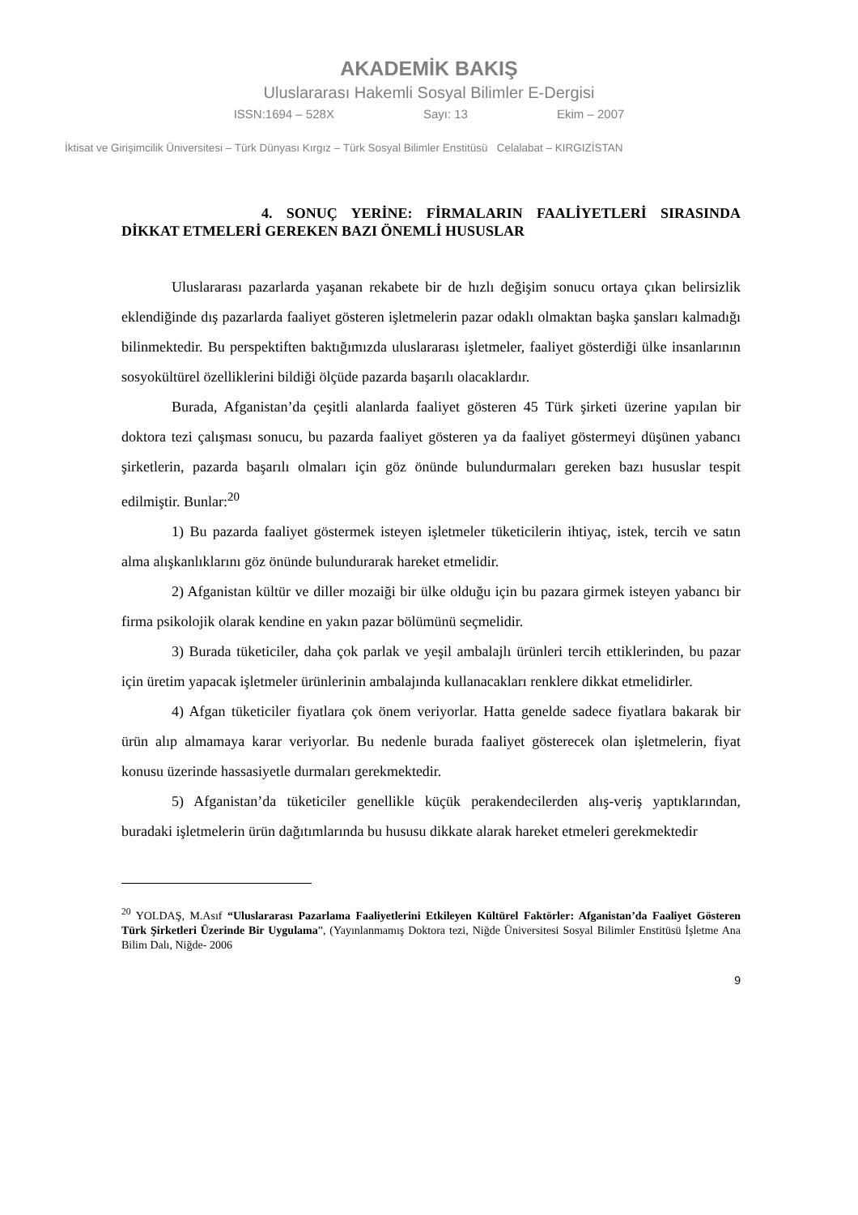AKADEMİK BAKIŞ
Uluslararası Hakemli Sosyal Bilimler E-Dergisi
ISSN:1694 – 528X Sayı: 13 Ekim – 2007
İktisat ve Girişimcilik Üniversitesi – Türk Dünyası Kırgız – Türk Sosyal Bilimler Enstitüsü Celalabat – KIRGIZİSTAN
4. SONUÇ YERİNE: FİRMALARIN FAALİYETLERİ SIRASINDA
DİKKAT ETMELERİ GEREKEN BAZI ÖNEMLİ HUSUSLAR
Uluslararası pazarlarda yaşanan rekabete bir de hızlı değişim sonucu ortaya çıkan belirsizlik eklendiğinde dış pazarlarda faaliyet gösteren işletmelerin pazar odaklı olmaktan başka şansları kalmadığı bilinmektedir. Bu perspektiften baktığımızda uluslararası işletmeler, faaliyet gösterdiği ülke insanlarının sosyokültürel özelliklerini bildiği ölçüde pazarda başarılı olacaklardır.
Burada, Afganistan’da çeşitli alanlarda faaliyet gösteren 45 Türk şirketi üzerine yapılan bir doktora tezi çalışması sonucu, bu pazarda faaliyet gösteren ya da faaliyet göstermeyi düşünen yabancı şirketlerin, pazarda başarılı olmaları için göz önünde bulundurmaları gereken bazı hususlar tespit edilmiştir. Bunlar:<sup>20</sup>
1) Bu pazarda faaliyet göstermek isteyen işletmeler tüketicilerin ihtiyaç, istek, tercih ve satın alma alışkanlıklarını göz önünde bulundurarak hareket etmelidir.
2) Afganistan kültür ve diller mozaiği bir ülke olduğu için bu pazara girmek isteyen yabancı bir firma psikolojik olarak kendine en yakın pazar bölümünü seçmelidir.
3) Burada tüketiciler, daha çok parlak ve yeşil ambalajlı ürünleri tercih ettiklerinden, bu pazar için üretim yapacak işletmeler ürünlerinin ambalajında kullanacakları renklere dikkat etmelidirler.
4) Afgan tüketiciler fiyatlara çok önem veriyorlar. Hatta genelde sadece fiyatlara bakarak bir ürün alıp almamaya karar veriyorlar. Bu nedenle burada faaliyet gösterecek olan işletmelerin, fiyat konusu üzerinde hassasiyetle durmaları gerekmektedir.
5) Afganistan’da tüketiciler genellikle küçük perakendecilerden alış-veriş yaptıklarından, buradaki işletmelerin ürün dağıtımlarında bu hususu dikkate alarak hareket etmeleri gerekmektedir
<sup>20</sup> YOLDAŞ, M.Asıf “Uluslararası Pazarlama Faaliyetlerini Etkileyen Kültürel Faktörler: Afganistan’da Faaliyet Gösteren Türk Şirketleri Üzerinde Bir Uygulama”, (Yayınlanmamış Doktora tezi, Niğde Üniversitesi Sosyal Bilimler Enstitüsü İşletme Ana Bilim Dalı, Niğde- 2006
9